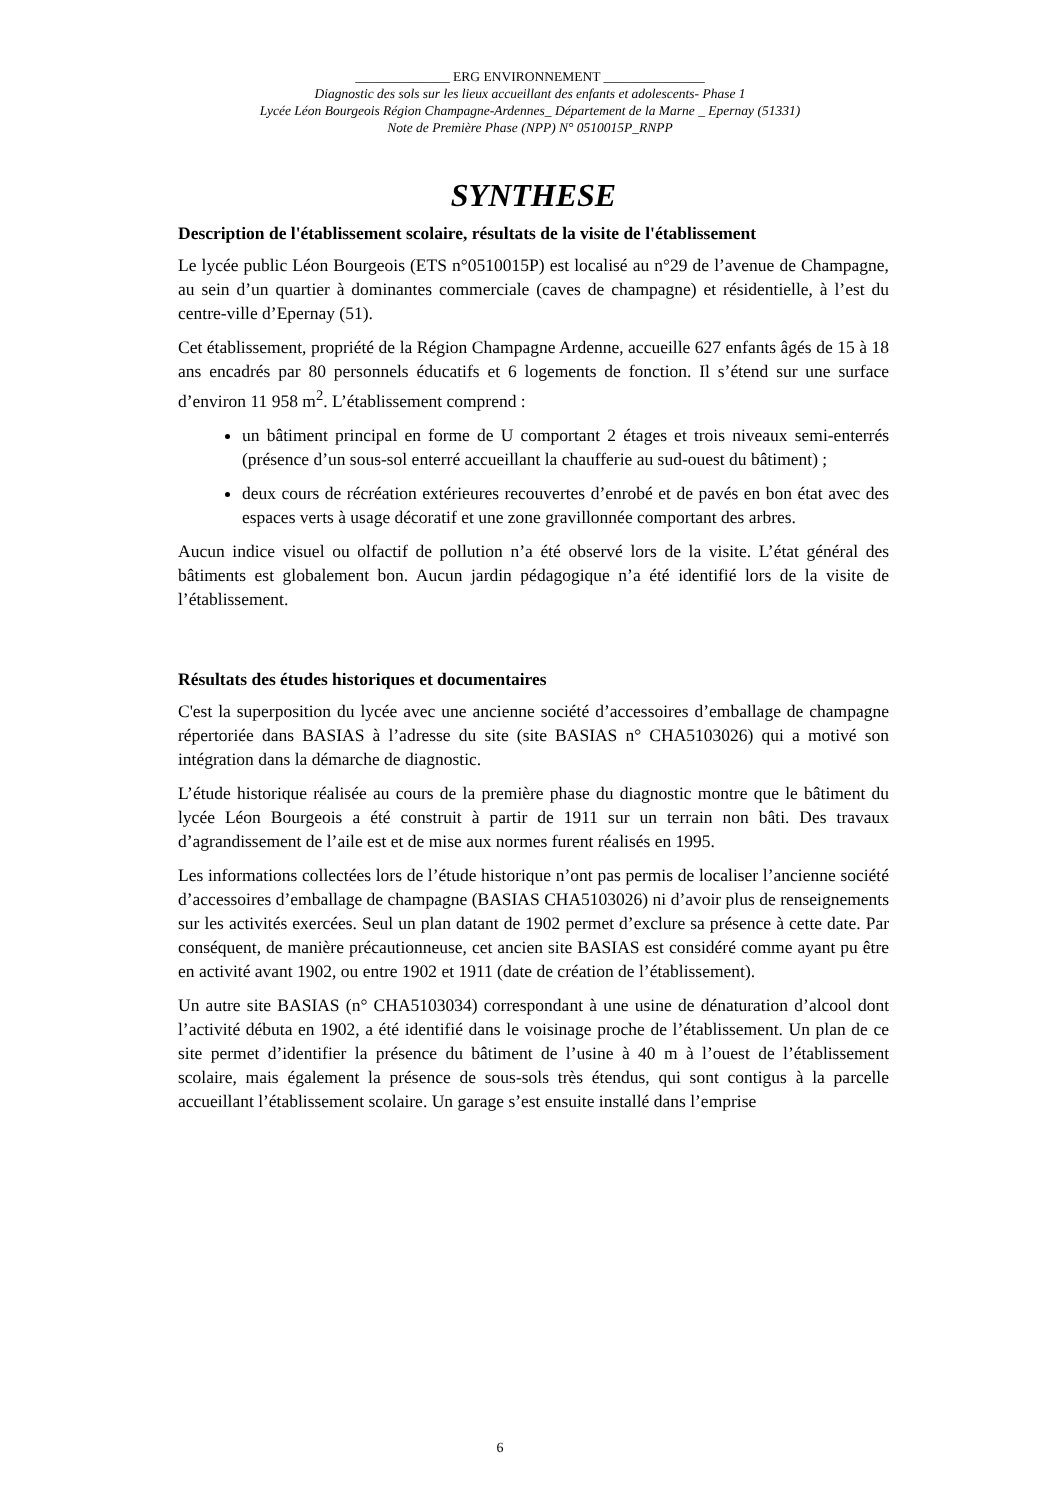______________ ERG ENVIRONNEMENT _______________
Diagnostic des sols sur les lieux accueillant des enfants et adolescents- Phase 1
Lycée Léon Bourgeois Région Champagne-Ardennes_ Département de la Marne _ Epernay (51331)
Note de Première Phase (NPP) N° 0510015P_RNPP
SYNTHESE
Description de l'établissement scolaire, résultats de la visite de l'établissement
Le lycée public Léon Bourgeois (ETS n°0510015P) est localisé au n°29 de l’avenue de Champagne, au sein d’un quartier à dominantes commerciale (caves de champagne) et résidentielle, à l’est du centre-ville d’Epernay (51).
Cet établissement, propriété de la Région Champagne Ardenne, accueille 627 enfants âgés de 15 à 18 ans encadrés par 80 personnels éducatifs et 6 logements de fonction. Il s’étend sur une surface d’environ 11 958 m<sup>2</sup>. L’établissement comprend :
un bâtiment principal en forme de U comportant 2 étages et trois niveaux semi-enterrés (présence d’un sous-sol enterré accueillant la chaufferie au sud-ouest du bâtiment) ;
deux cours de récréation extérieures recouvertes d’enrobé et de pavés en bon état avec des espaces verts à usage décoratif et une zone gravillonnée comportant des arbres.
Aucun indice visuel ou olfactif de pollution n’a été observé lors de la visite. L’état général des bâtiments est globalement bon. Aucun jardin pédagogique n’a été identifié lors de la visite de l’établissement.
Résultats des études historiques et documentaires
C'est la superposition du lycée avec une ancienne société d’accessoires d’emballage de champagne répertoriée dans BASIAS à l’adresse du site (site BASIAS n° CHA5103026) qui a motivé son intégration dans la démarche de diagnostic.
L’étude historique réalisée au cours de la première phase du diagnostic montre que le bâtiment du lycée Léon Bourgeois a été construit à partir de 1911 sur un terrain non bâti. Des travaux d’agrandissement de l’aile est et de mise aux normes furent réalisés en 1995.
Les informations collectées lors de l’étude historique n’ont pas permis de localiser l’ancienne société d’accessoires d’emballage de champagne (BASIAS CHA5103026) ni d’avoir plus de renseignements sur les activités exercées. Seul un plan datant de 1902 permet d’exclure sa présence à cette date. Par conséquent, de manière précautionneuse, cet ancien site BASIAS est considéré comme ayant pu être en activité avant 1902, ou entre 1902 et 1911 (date de création de l’établissement).
Un autre site BASIAS (n° CHA5103034) correspondant à une usine de dénaturation d’alcool dont l’activité débuta en 1902, a été identifié dans le voisinage proche de l’établissement. Un plan de ce site permet d’identifier la présence du bâtiment de l’usine à 40 m à l’ouest de l’établissement scolaire, mais également la présence de sous-sols très étendus, qui sont contigus à la parcelle accueillant l’établissement scolaire. Un garage s’est ensuite installé dans l’emprise
6